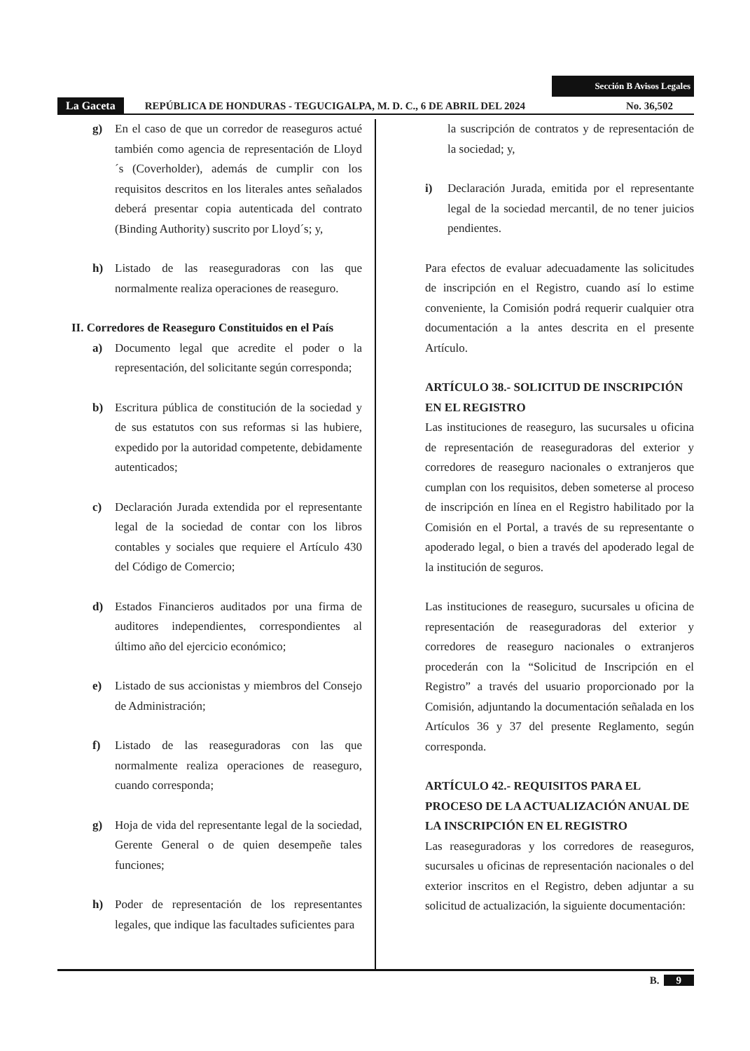Sección B Avisos Legales
La Gaceta REPÚBLICA DE HONDURAS - TEGUCIGALPA, M. D. C., 6 DE ABRIL DEL 2024 No. 36,502
g) En el caso de que un corredor de reaseguros actué también como agencia de representación de Lloyd´s (Coverholder), además de cumplir con los requisitos descritos en los literales antes señalados deberá presentar copia autenticada del contrato (Binding Authority) suscrito por Lloyd´s; y,
h) Listado de las reaseguradoras con las que normalmente realiza operaciones de reaseguro.
II. Corredores de Reaseguro Constituidos en el País
a) Documento legal que acredite el poder o la representación, del solicitante según corresponda;
b) Escritura pública de constitución de la sociedad y de sus estatutos con sus reformas si las hubiere, expedido por la autoridad competente, debidamente autenticados;
c) Declaración Jurada extendida por el representante legal de la sociedad de contar con los libros contables y sociales que requiere el Artículo 430 del Código de Comercio;
d) Estados Financieros auditados por una firma de auditores independientes, correspondientes al último año del ejercicio económico;
e) Listado de sus accionistas y miembros del Consejo de Administración;
f) Listado de las reaseguradoras con las que normalmente realiza operaciones de reaseguro, cuando corresponda;
g) Hoja de vida del representante legal de la sociedad, Gerente General o de quien desempeñe tales funciones;
h) Poder de representación de los representantes legales, que indique las facultades suficientes para
la suscripción de contratos y de representación de la sociedad; y,
i) Declaración Jurada, emitida por el representante legal de la sociedad mercantil, de no tener juicios pendientes.
Para efectos de evaluar adecuadamente las solicitudes de inscripción en el Registro, cuando así lo estime conveniente, la Comisión podrá requerir cualquier otra documentación a la antes descrita en el presente Artículo.
ARTÍCULO 38.- SOLICITUD DE INSCRIPCIÓN EN EL REGISTRO
Las instituciones de reaseguro, las sucursales u oficina de representación de reaseguradoras del exterior y corredores de reaseguro nacionales o extranjeros que cumplan con los requisitos, deben someterse al proceso de inscripción en línea en el Registro habilitado por la Comisión en el Portal, a través de su representante o apoderado legal, o bien a través del apoderado legal de la institución de seguros.
Las instituciones de reaseguro, sucursales u oficina de representación de reaseguradoras del exterior y corredores de reaseguro nacionales o extranjeros procederán con la “Solicitud de Inscripción en el Registro” a través del usuario proporcionado por la Comisión, adjuntando la documentación señalada en los Artículos 36 y 37 del presente Reglamento, según corresponda.
ARTÍCULO 42.- REQUISITOS PARA EL PROCESO DE LA ACTUALIZACIÓN ANUAL DE LA INSCRIPCIÓN EN EL REGISTRO
Las reaseguradoras y los corredores de reaseguros, sucursales u oficinas de representación nacionales o del exterior inscritos en el Registro, deben adjuntar a su solicitud de actualización, la siguiente documentación:
B. 9